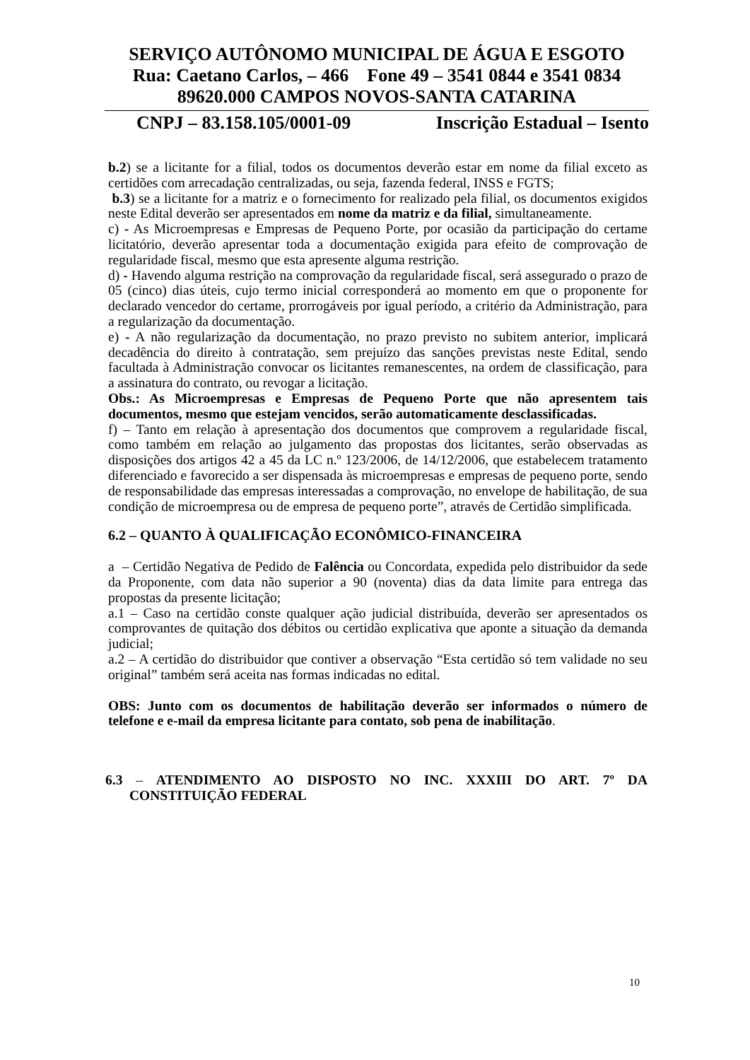SERVIÇO AUTÔNOMO MUNICIPAL DE ÁGUA E ESGOTO
Rua: Caetano Carlos, – 466 Fone 49 – 3541 0844 e 3541 0834
89620.000 CAMPOS NOVOS-SANTA CATARINA
CNPJ – 83.158.105/0001-09 Inscrição Estadual – Isento
b.2) se a licitante for a filial, todos os documentos deverão estar em nome da filial exceto as certidões com arrecadação centralizadas, ou seja, fazenda federal, INSS e FGTS;
b.3) se a licitante for a matriz e o fornecimento for realizado pela filial, os documentos exigidos neste Edital deverão ser apresentados em nome da matriz e da filial, simultaneamente.
c) - As Microempresas e Empresas de Pequeno Porte, por ocasião da participação do certame licitatório, deverão apresentar toda a documentação exigida para efeito de comprovação de regularidade fiscal, mesmo que esta apresente alguma restrição.
d) - Havendo alguma restrição na comprovação da regularidade fiscal, será assegurado o prazo de 05 (cinco) dias úteis, cujo termo inicial corresponderá ao momento em que o proponente for declarado vencedor do certame, prorrogáveis por igual período, a critério da Administração, para a regularização da documentação.
e) - A não regularização da documentação, no prazo previsto no subitem anterior, implicará decadência do direito à contratação, sem prejuízo das sanções previstas neste Edital, sendo facultada à Administração convocar os licitantes remanescentes, na ordem de classificação, para a assinatura do contrato, ou revogar a licitação.
Obs.: As Microempresas e Empresas de Pequeno Porte que não apresentem tais documentos, mesmo que estejam vencidos, serão automaticamente desclassificadas.
f) – Tanto em relação à apresentação dos documentos que comprovem a regularidade fiscal, como também em relação ao julgamento das propostas dos licitantes, serão observadas as disposições dos artigos 42 a 45 da LC n.º 123/2006, de 14/12/2006, que estabelecem tratamento diferenciado e favorecido a ser dispensada às microempresas e empresas de pequeno porte, sendo de responsabilidade das empresas interessadas a comprovação, no envelope de habilitação, de sua condição de microempresa ou de empresa de pequeno porte”, através de Certidão simplificada.
6.2 – QUANTO À QUALIFICAÇÃO ECONÔMICO-FINANCEIRA
a – Certidão Negativa de Pedido de Falência ou Concordata, expedida pelo distribuidor da sede da Proponente, com data não superior a 90 (noventa) dias da data limite para entrega das propostas da presente licitação;
a.1 – Caso na certidão conste qualquer ação judicial distribuída, deverão ser apresentados os comprovantes de quitação dos débitos ou certidão explicativa que aponte a situação da demanda judicial;
a.2 – A certidão do distribuidor que contiver a observação “Esta certidão só tem validade no seu original” também será aceita nas formas indicadas no edital.
OBS: Junto com os documentos de habilitação deverão ser informados o número de telefone e e-mail da empresa licitante para contato, sob pena de inabilitação.
6.3 – ATENDIMENTO AO DISPOSTO NO INC. XXXIII DO ART. 7º DA CONSTITUIÇÃO FEDERAL
10